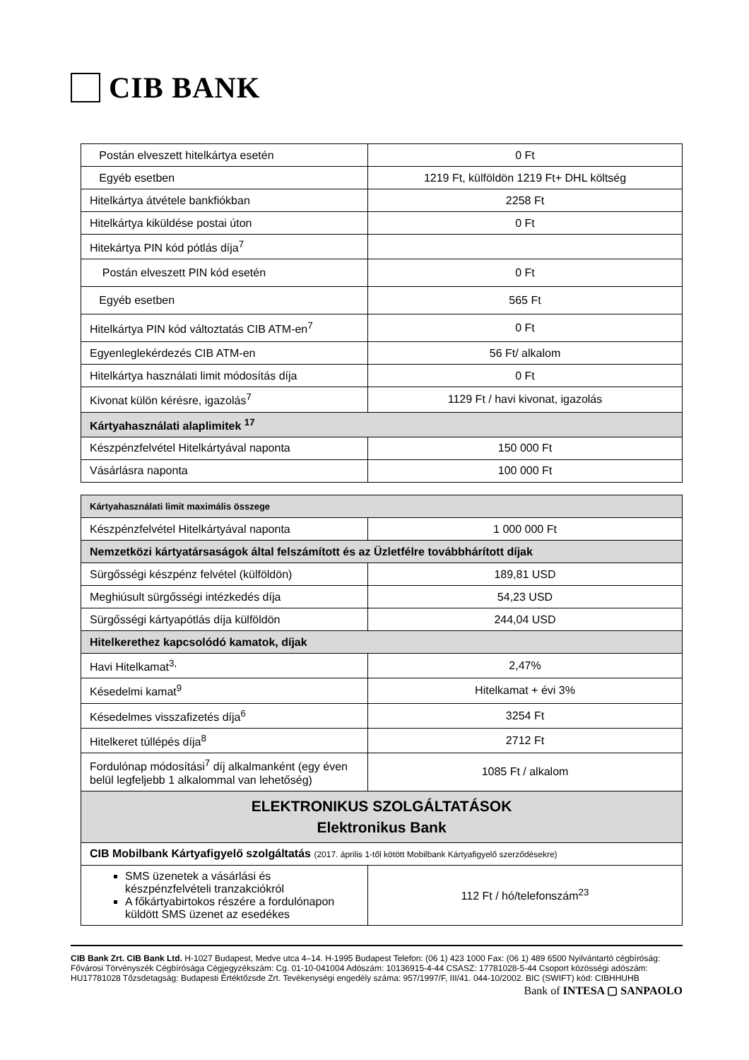CIB BANK
| Postán elveszett hitelkártya esetén | 0 Ft |
| Egyéb esetben | 1219 Ft, külföldön 1219 Ft+ DHL költség |
| Hitelkártya átvétele bankfiókban | 2258 Ft |
| Hitelkártya kiküldése postai úton | 0 Ft |
| Hitekártya PIN kód pótlás díja<sup>7</sup> | |
| Postán elveszett PIN kód esetén | 0 Ft |
| Egyéb esetben | 565 Ft |
| Hitelkártya PIN kód változtatás CIB ATM-en<sup>7</sup> | 0 Ft |
| Egyenleglekérdezés CIB ATM-en | 56 Ft/ alkalom |
| Hitelkártya használati limit módosítás díja | 0 Ft |
| Kivonat külön kérésre, igazolás<sup>7</sup> | 1129 Ft / havi kivonat, igazolás |
| Kártyahasználati alaplimitek <sup>17</sup> | |
| Készpénzfelvétel Hitelkártyával naponta | 150 000 Ft |
| Vásárlásra naponta | 100 000 Ft |
| Kártyahasználati limit maximális összege | |
| Készpénzfelvétel Hitelkártyával naponta | 1 000 000 Ft |
| Nemzetközi kártyatársaságok által felszámított és az Üzletfélre továbbhárított díjak | |
| Sürgősségi készpénz felvétel (külföldön) | 189,81 USD |
| Meghiúsult sürgősségi intézkedés díja | 54,23 USD |
| Sürgősségi kártyapótlás díja külföldön | 244,04 USD |
| Hitelkerethez kapcsolódó kamatok, díjak | |
| Havi Hitelkamat<sup>3,</sup> | 2,47% |
| Késedelmi kamat<sup>9</sup> | Hitelkamat + évi 3% |
| Késedelmes visszafizetés díja<sup>6</sup> | 3254 Ft |
| Hitelkeret túllépés díja<sup>8</sup> | 2712 Ft |
| Fordulónap módosítási<sup>7</sup> díj alkalmanként (egy éven belül legfeljebb 1 alkalommal van lehetőség) | 1085 Ft / alkalom |
| ELEKTRONIKUS SZOLGÁLTATÁSOK Elektronikus Bank | |
| CIB Mobilbank Kártyafigyelő szolgáltatás (2017. április 1-től kötött Mobilbank Kártyafigyelő szerződésekre) | |
| SMS üzenetek a vásárlási és készpénzfelvételi tranzakciókról A főkártyabirtokos részére a fordulónapon küldött SMS üzenet az esedékes | 112 Ft / hó/telefonszám<sup>23</sup> |
CIB Bank Zrt. CIB Bank Ltd. H-1027 Budapest, Medve utca 4–14. H-1995 Budapest Telefon: (06 1) 423 1000 Fax: (06 1) 489 6500 Nyilvántartó cégbíróság: Fővárosi Törvényszék Cégbírósága Cégjegyzékszám: Cg. 01-10-041004 Adószám: 10136915-4-44 CSASZ: 17781028-5-44 Csoport közösségi adószám: HU17781028 Tőzsdetagság: Budapesti Értéktőzsde Zrt. Tevékenységi engedély száma: 957/1997/F, III/41. 044-10/2002. BIC (SWIFT) kód: CIBHHUHB
Bank of INTESA ▢ SANPAOLO